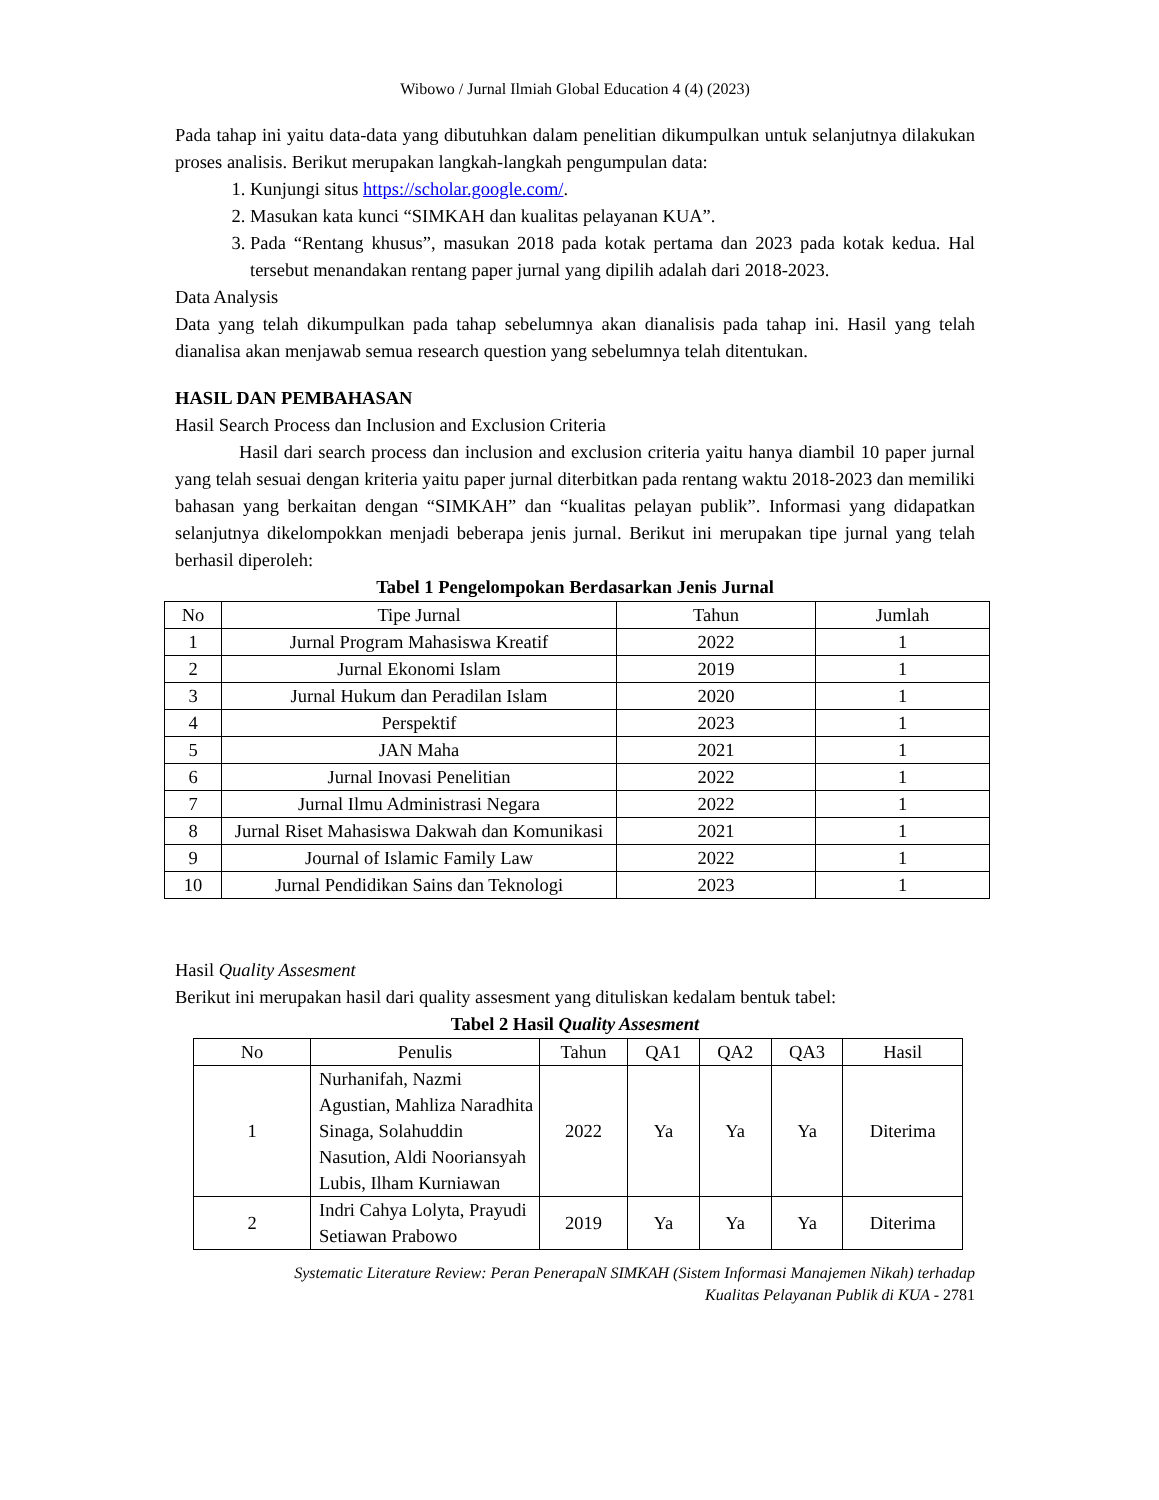Wibowo / Jurnal Ilmiah Global Education 4 (4) (2023)
Pada tahap ini yaitu data-data yang dibutuhkan dalam penelitian dikumpulkan untuk selanjutnya dilakukan proses analisis. Berikut merupakan langkah-langkah pengumpulan data:
1. Kunjungi situs https://scholar.google.com/.
2. Masukan kata kunci “SIMKAH dan kualitas pelayanan KUA”.
3. Pada “Rentang khusus”, masukan 2018 pada kotak pertama dan 2023 pada kotak kedua. Hal tersebut menandakan rentang paper jurnal yang dipilih adalah dari 2018-2023.
Data Analysis
Data yang telah dikumpulkan pada tahap sebelumnya akan dianalisis pada tahap ini. Hasil yang telah dianalisa akan menjawab semua research question yang sebelumnya telah ditentukan.
HASIL DAN PEMBAHASAN
Hasil Search Process dan Inclusion and Exclusion Criteria
Hasil dari search process dan inclusion and exclusion criteria yaitu hanya diambil 10 paper jurnal yang telah sesuai dengan kriteria yaitu paper jurnal diterbitkan pada rentang waktu 2018-2023 dan memiliki bahasan yang berkaitan dengan “SIMKAH” dan “kualitas pelayan publik”. Informasi yang didapatkan selanjutnya dikelompokkan menjadi beberapa jenis jurnal. Berikut ini merupakan tipe jurnal yang telah berhasil diperoleh:
Tabel 1 Pengelompokan Berdasarkan Jenis Jurnal
| No | Tipe Jurnal | Tahun | Jumlah |
| --- | --- | --- | --- |
| 1 | Jurnal Program Mahasiswa Kreatif | 2022 | 1 |
| 2 | Jurnal Ekonomi Islam | 2019 | 1 |
| 3 | Jurnal Hukum dan Peradilan Islam | 2020 | 1 |
| 4 | Perspektif | 2023 | 1 |
| 5 | JAN Maha | 2021 | 1 |
| 6 | Jurnal Inovasi Penelitian | 2022 | 1 |
| 7 | Jurnal Ilmu Administrasi Negara | 2022 | 1 |
| 8 | Jurnal Riset Mahasiswa Dakwah dan Komunikasi | 2021 | 1 |
| 9 | Journal of Islamic Family Law | 2022 | 1 |
| 10 | Jurnal Pendidikan Sains dan Teknologi | 2023 | 1 |
Hasil Quality Assesment
Berikut ini merupakan hasil dari quality assesment yang dituliskan kedalam bentuk tabel:
Tabel 2 Hasil Quality Assesment
| No | Penulis | Tahun | QA1 | QA2 | QA3 | Hasil |
| --- | --- | --- | --- | --- | --- | --- |
| 1 | Nurhanifah, Nazmi Agustian, Mahliza Naradhita Sinaga, Solahuddin Nasution, Aldi Nooriansyah Lubis, Ilham Kurniawan | 2022 | Ya | Ya | Ya | Diterima |
| 2 | Indri Cahya Lolyta, Prayudi Setiawan Prabowo | 2019 | Ya | Ya | Ya | Diterima |
Systematic Literature Review: Peran PenerapaN SIMKAH (Sistem Informasi Manajemen Nikah) terhadap
Kualitas Pelayanan Publik di KUA - 2781